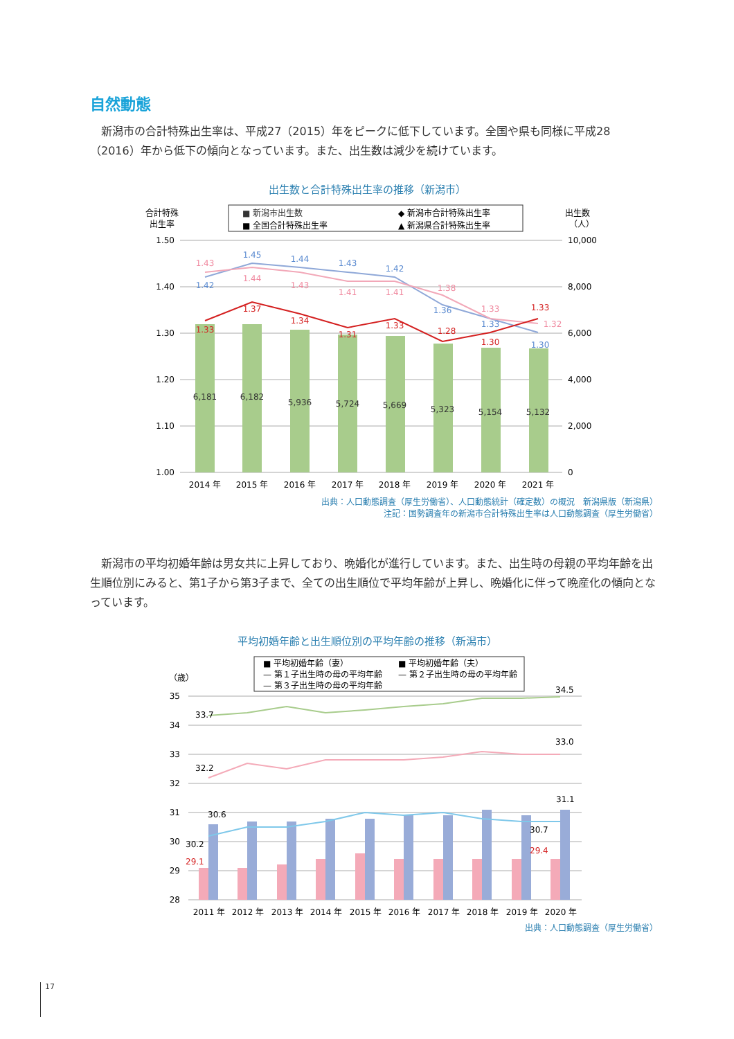自然動態
　新潟市の合計特殊出生率は、平成27（2015）年をピークに低下しています。全国や県も同様に平成28（2016）年から低下の傾向となっています。また、出生数は減少を続けています。
出生数と合計特殊出生率の推移（新潟市）
合計特殊
出生率
■ 新潟市出生数
◆ 新潟市合計特殊出生率
■ 全国合計特殊出生率
▲ 新潟県合計特殊出生率
出生数
（人）
1.50
1.40
1.30
1.20
1.10
1.00
10,000
8,000
6,000
4,000
2,000
0
6,181
6,182
5,936
5,724
5,669
5,323
5,154
5,132
2014 年
2015 年
2016 年
2017 年
2018 年
2019 年
2020 年
2021 年
1.33
1.37
1.34
1.31
1.33
1.28
1.30
1.33
1.42
1.45
1.44
1.43
1.42
1.36
1.33
1.30
1.43
1.44
1.43
1.41
1.41
1.38
1.33
1.32
出典：人口動態調査（厚生労働省）、人口動態統計（確定数）の概況　新潟県版（新潟県）
注記：国勢調査年の新潟市合計特殊出生率は人口動態調査（厚生労働省）
　新潟市の平均初婚年齢は男女共に上昇しており、晩婚化が進行しています。また、出生時の母親の平均年齢を出生順位別にみると、第1子から第3子まで、全ての出生順位で平均年齢が上昇し、晩婚化に伴って晩産化の傾向となっています。
平均初婚年齢と出生順位別の平均年齢の推移（新潟市）
■ 平均初婚年齢（妻）
■ 平均初婚年齢（夫）
— 第１子出生時の母の平均年齢
— 第２子出生時の母の平均年齢
— 第３子出生時の母の平均年齢
（歳）
35
34
33
32
31
30
29
28
33.7
34.5
32.2
33.0
30.6
31.1
30.2
30.7
29.1
29.4
2011 年
2012 年
2013 年
2014 年
2015 年
2016 年
2017 年
2018 年
2019 年
2020 年
出典：人口動態調査（厚生労働省）
17